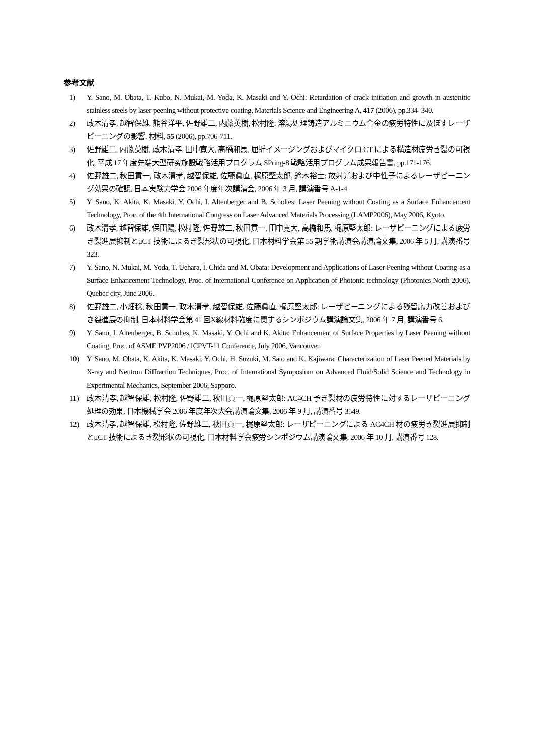参考文献
1) Y. Sano, M. Obata, T. Kubo, N. Mukai, M. Yoda, K. Masaki and Y. Ochi: Retardation of crack initiation and growth in austenitic stainless steels by laser peening without protective coating, Materials Science and Engineering A, 417 (2006), pp.334–340.
2) 政木清孝, 越智保雄, 熊谷洋平, 佐野雄二, 内藤英樹, 松村隆: 溶湯処理鋳造アルミニウム合金の疲労特性に及ぼすレーザピーニングの影響, 材料, 55 (2006), pp.706-711.
3) 佐野雄二, 内藤英樹, 政木清孝, 田中寛大, 高橋和馬, 屈折イメージングおよびマイクロ CT による構造材疲労き裂の可視化, 平成 17 年度先端大型研究施設戦略活用プログラム SPring-8 戦略活用プログラム成果報告書, pp.171-176.
4) 佐野雄二, 秋田貢一, 政木清孝, 越智保雄, 佐藤眞直, 梶原堅太郎, 鈴木裕士: 放射光および中性子によるレーザピーニング効果の確認, 日本実験力学会 2006 年度年次講演会, 2006 年 3 月, 講演番号 A-1-4.
5) Y. Sano, K. Akita, K. Masaki, Y. Ochi, I. Altenberger and B. Scholtes: Laser Peening without Coating as a Surface Enhancement Technology, Proc. of the 4th International Congress on Laser Advanced Materials Processing (LAMP2006), May 2006, Kyoto.
6) 政木清孝, 越智保雄, 保田陽, 松村隆, 佐野雄二, 秋田貢一, 田中寛大, 高橋和馬, 梶原堅太郎: レーザピーニングによる疲労き裂進展抑制とμCT 技術によるき裂形状の可視化, 日本材料学会第 55 期学術講演会講演論文集, 2006 年 5 月, 講演番号 323.
7) Y. Sano, N. Mukai, M. Yoda, T. Uehara, I. Chida and M. Obata: Development and Applications of Laser Peening without Coating as a Surface Enhancement Technology, Proc. of International Conference on Application of Photonic technology (Photonics North 2006), Quebec city, June 2006.
8) 佐野雄二, 小畑稔, 秋田貢一, 政木清孝, 越智保雄, 佐藤眞直, 梶原堅太郎: レーザピーニングによる残留応力改善およびき裂進展の抑制, 日本材料学会第 41 回X線材料強度に関するシンポジウム講演論文集, 2006 年 7 月, 講演番号 6.
9) Y. Sano, I. Altenberger, B. Scholtes, K. Masaki, Y. Ochi and K. Akita: Enhancement of Surface Properties by Laser Peening without Coating, Proc. of ASME PVP2006 / ICPVT-11 Conference, July 2006, Vancouver.
10) Y. Sano, M. Obata, K. Akita, K. Masaki, Y. Ochi, H. Suzuki, M. Sato and K. Kajiwara: Characterization of Laser Peened Materials by X-ray and Neutron Diffraction Techniques, Proc. of International Symposium on Advanced Fluid/Solid Science and Technology in Experimental Mechanics, September 2006, Sapporo.
11) 政木清孝, 越智保雄, 松村隆, 佐野雄二, 秋田貢一, 梶原堅太郎: AC4CH 予き裂材の疲労特性に対するレーザピーニング処理の効果, 日本機械学会 2006 年度年次大会講演論文集, 2006 年 9 月, 講演番号 3549.
12) 政木清孝, 越智保雄, 松村隆, 佐野雄二, 秋田貢一, 梶原堅太郎: レーザピーニングによる AC4CH 材の疲労き裂進展抑制とμCT 技術によるき裂形状の可視化, 日本材料学会疲労シンポジウム講演論文集, 2006 年 10 月, 講演番号 128.